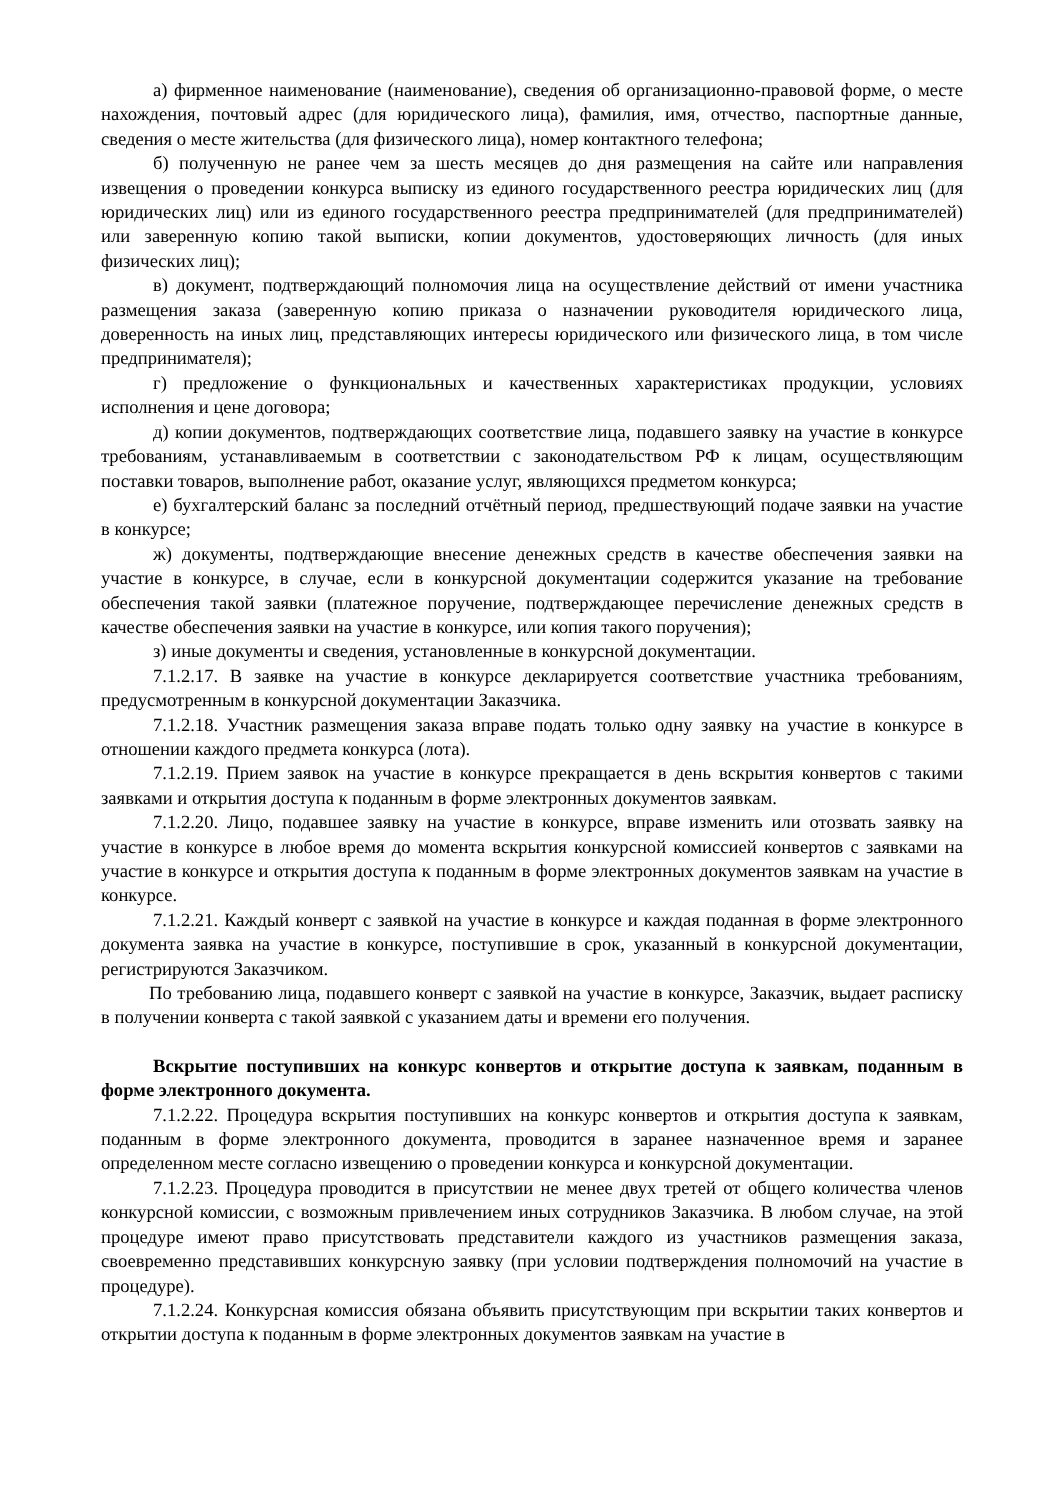а) фирменное наименование (наименование), сведения об организационно-правовой форме, о месте нахождения, почтовый адрес (для юридического лица), фамилия, имя, отчество, паспортные данные, сведения о месте жительства (для физического лица), номер контактного телефона;
б) полученную не ранее чем за шесть месяцев до дня размещения на сайте или направления извещения о проведении конкурса выписку из единого государственного реестра юридических лиц (для юридических лиц) или из единого государственного реестра предпринимателей (для предпринимателей) или заверенную копию такой выписки, копии документов, удостоверяющих личность (для иных физических лиц);
в) документ, подтверждающий полномочия лица на осуществление действий от имени участника размещения заказа (заверенную копию приказа о назначении руководителя юридического лица, доверенность на иных лиц, представляющих интересы юридического или физического лица, в том числе предпринимателя);
г) предложение о функциональных и качественных характеристиках продукции, условиях исполнения и цене договора;
д) копии документов, подтверждающих соответствие лица, подавшего заявку на участие в конкурсе требованиям, устанавливаемым в соответствии с законодательством РФ к лицам, осуществляющим поставки товаров, выполнение работ, оказание услуг, являющихся предметом конкурса;
е) бухгалтерский баланс за последний отчётный период, предшествующий подаче заявки на участие в конкурсе;
ж) документы, подтверждающие внесение денежных средств в качестве обеспечения заявки на участие в конкурсе, в случае, если в конкурсной документации содержится указание на требование обеспечения такой заявки (платежное поручение, подтверждающее перечисление денежных средств в качестве обеспечения заявки на участие в конкурсе, или копия такого поручения);
з) иные документы и сведения, установленные в конкурсной документации.
7.1.2.17. В заявке на участие в конкурсе декларируется соответствие участника требованиям, предусмотренным в конкурсной документации Заказчика.
7.1.2.18. Участник размещения заказа вправе подать только одну заявку на участие в конкурсе в отношении каждого предмета конкурса (лота).
7.1.2.19. Прием заявок на участие в конкурсе прекращается в день вскрытия конвертов с такими заявками и открытия доступа к поданным в форме электронных документов заявкам.
7.1.2.20. Лицо, подавшее заявку на участие в конкурсе, вправе изменить или отозвать заявку на участие в конкурсе в любое время до момента вскрытия конкурсной комиссией конвертов с заявками на участие в конкурсе и открытия доступа к поданным в форме электронных документов заявкам на участие в конкурсе.
7.1.2.21. Каждый конверт с заявкой на участие в конкурсе и каждая поданная в форме электронного документа заявка на участие в конкурсе, поступившие в срок, указанный в конкурсной документации, регистрируются Заказчиком.
По требованию лица, подавшего конверт с заявкой на участие в конкурсе, Заказчик, выдает расписку в получении конверта с такой заявкой с указанием даты и времени его получения.
Вскрытие поступивших на конкурс конвертов и открытие доступа к заявкам, поданным в форме электронного документа.
7.1.2.22. Процедура вскрытия поступивших на конкурс конвертов и открытия доступа к заявкам, поданным в форме электронного документа, проводится в заранее назначенное время и заранее определенном месте согласно извещению о проведении конкурса и конкурсной документации.
7.1.2.23. Процедура проводится в присутствии не менее двух третей от общего количества членов конкурсной комиссии, с возможным привлечением иных сотрудников Заказчика. В любом случае, на этой процедуре имеют право присутствовать представители каждого из участников размещения заказа, своевременно представивших конкурсную заявку (при условии подтверждения полномочий на участие в процедуре).
7.1.2.24. Конкурсная комиссия обязана объявить присутствующим при вскрытии таких конвертов и открытии доступа к поданным в форме электронных документов заявкам на участие в